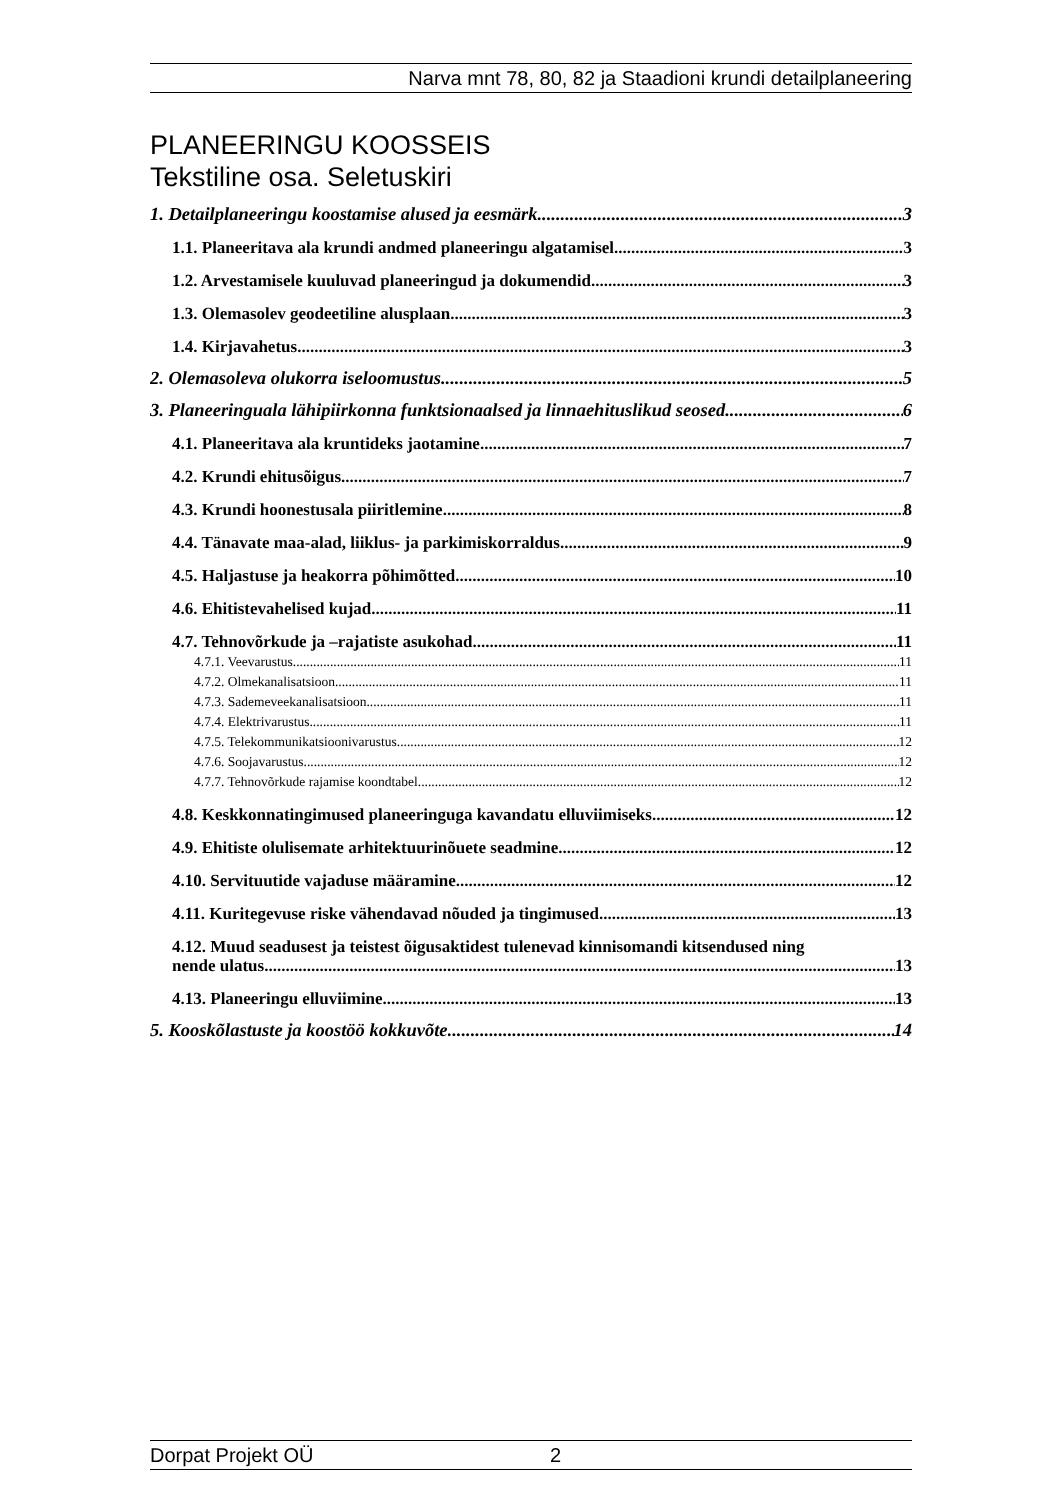Narva mnt 78, 80, 82 ja Staadioni krundi detailplaneering
PLANEERINGU KOOSSEIS
Tekstiline osa. Seletuskiri
1. Detailplaneeringu koostamise alused ja eesmärk 3
1.1. Planeeritava ala krundi andmed planeeringu algatamisel 3
1.2. Arvestamisele kuuluvad planeeringud ja dokumendid 3
1.3. Olemasolev geodeetiline alusplaan 3
1.4. Kirjavahetus 3
2. Olemasoleva olukorra iseloomustus 5
3. Planeeringuala lähipiirkonna funktsionaalsed ja linnaehituslikud seosed 6
4.1. Planeeritava ala kruntideks jaotamine 7
4.2. Krundi ehitusõigus 7
4.3. Krundi hoonestusala piiritlemine 8
4.4. Tänavate maa-alad, liiklus- ja parkimiskorraldus 9
4.5. Haljastuse ja heakorra põhimõtted 10
4.6. Ehitistevahelised kujad 11
4.7. Tehnovõrkude ja –rajatiste asukohad 11
4.7.1. Veevarustus 11
4.7.2. Olmekanalisatsioon 11
4.7.3. Sademeveekanalisatsioon 11
4.7.4. Elektrivarustus 11
4.7.5. Telekommunikatsioonivarustus 12
4.7.6. Soojavarustus 12
4.7.7. Tehnovõrkude rajamise koondtabel 12
4.8. Keskkonnatingimused planeeringuga kavandatu elluviimiseks 12
4.9. Ehitiste olulisemate arhitektuurinõuete seadmine 12
4.10. Servituutide vajaduse määramine 12
4.11. Kuritegevuse riske vähendavad nõuded ja tingimused 13
4.12. Muud seadusest ja teistest õigusaktidest tulenevad kinnisomandi kitsendused ning
nende ulatus 13
4.13. Planeeringu elluviimine 13
5. Kooskõlastuste ja koostöö kokkuvõte 14
Dorpat Projekt OÜ 2